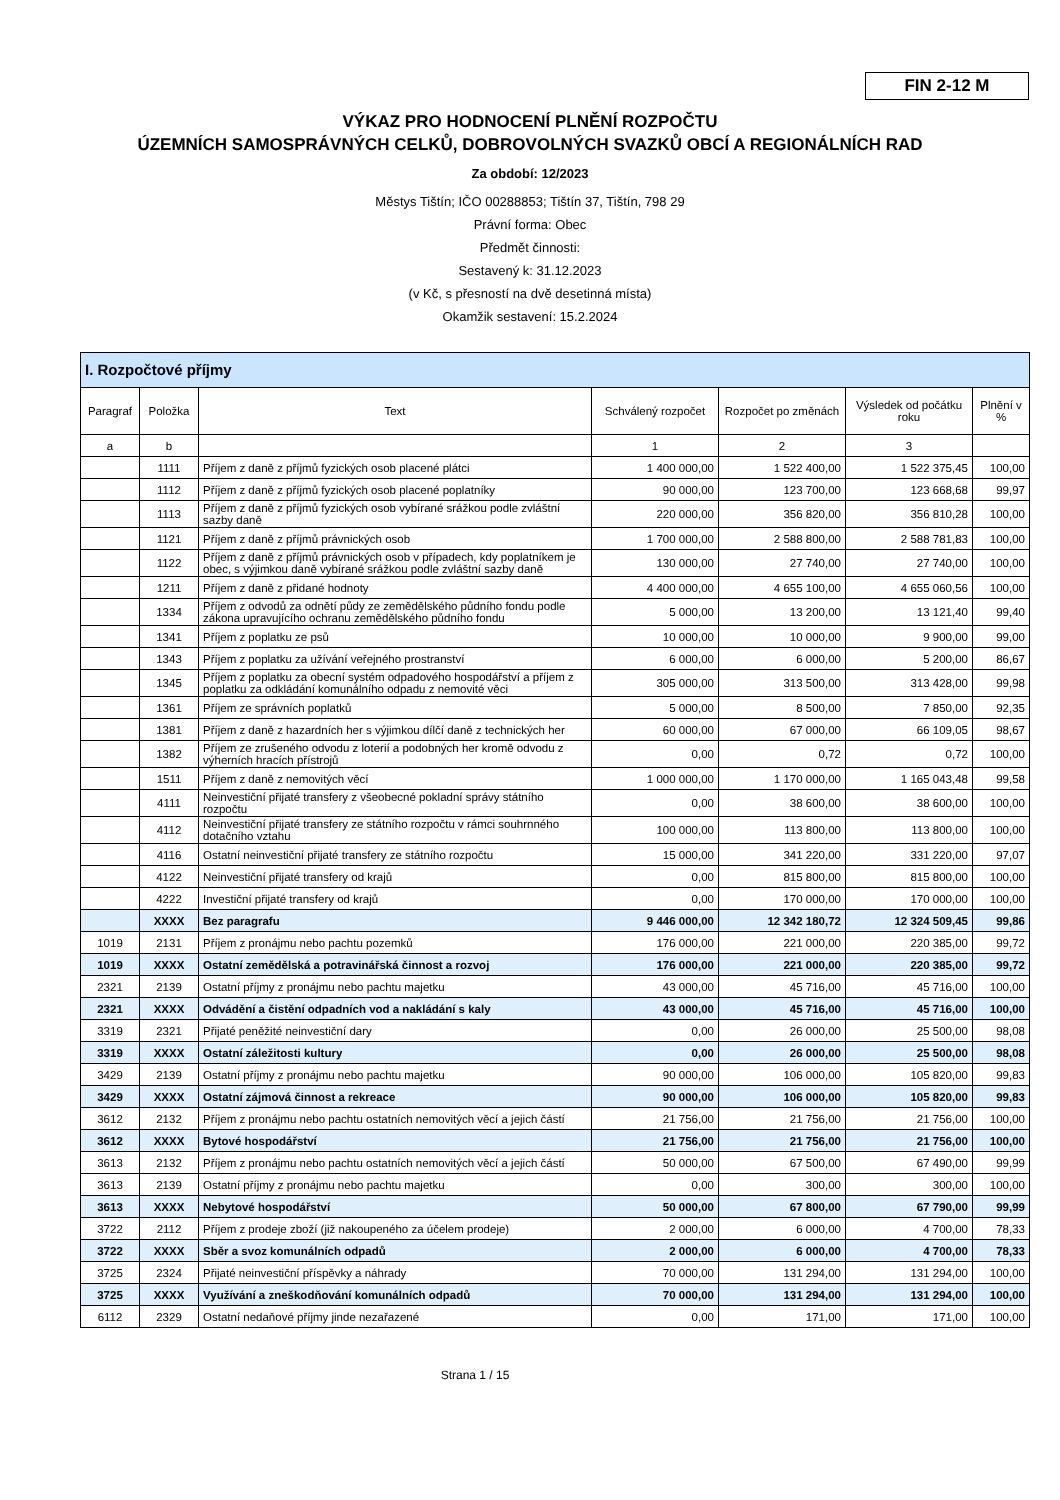FIN 2-12 M
VÝKAZ PRO HODNOCENÍ PLNĚNÍ ROZPOČTU
ÚZEMNÍCH SAMOSPRÁVNÝCH CELKŮ, DOBROVOLNÝCH SVAZKŮ OBCÍ A REGIONÁLNÍCH RAD
Za období: 12/2023
Městys Tištín; IČO 00288853; Tištín 37, Tištín, 798 29
Právní forma: Obec
Předmět činnosti:
Sestavený k: 31.12.2023
(v Kč, s přesností na dvě desetinná místa)
Okamžik sestavení: 15.2.2024
| I. Rozpočtové příjmy | | | | | | |
| --- | --- | --- | --- | --- | --- | --- |
| Paragraf | Položka | Text | Schválený rozpočet | Rozpočet po změnách | Výsledek od počátku roku | Plnění v % |
| a | b | | 1 | 2 | 3 | |
| | 1111 | Příjem z daně z příjmů fyzických osob placené plátci | 1 400 000,00 | 1 522 400,00 | 1 522 375,45 | 100,00 |
| | 1112 | Příjem z daně z příjmů fyzických osob placené poplatníky | 90 000,00 | 123 700,00 | 123 668,68 | 99,97 |
| | 1113 | Příjem z daně z příjmů fyzických osob vybírané srážkou podle zvláštní sazby daně | 220 000,00 | 356 820,00 | 356 810,28 | 100,00 |
| | 1121 | Příjem z daně z příjmů právnických osob | 1 700 000,00 | 2 588 800,00 | 2 588 781,83 | 100,00 |
| | 1122 | Příjem z daně z příjmů právnických osob v případech, kdy poplatníkem je obec, s výjimkou daně vybírané srážkou podle zvláštní sazby daně | 130 000,00 | 27 740,00 | 27 740,00 | 100,00 |
| | 1211 | Příjem z daně z přidané hodnoty | 4 400 000,00 | 4 655 100,00 | 4 655 060,56 | 100,00 |
| | 1334 | Příjem z odvodů za odnětí půdy ze zemědělského půdního fondu podle zákona upravujícího ochranu zemědělského půdního fondu | 5 000,00 | 13 200,00 | 13 121,40 | 99,40 |
| | 1341 | Příjem z poplatku ze psů | 10 000,00 | 10 000,00 | 9 900,00 | 99,00 |
| | 1343 | Příjem z poplatku za užívání veřejného prostranství | 6 000,00 | 6 000,00 | 5 200,00 | 86,67 |
| | 1345 | Příjem z poplatku za obecní systém odpadového hospodářství a příjem z poplatku za odkládání komunálního odpadu z nemovité věci | 305 000,00 | 313 500,00 | 313 428,00 | 99,98 |
| | 1361 | Příjem ze správních poplatků | 5 000,00 | 8 500,00 | 7 850,00 | 92,35 |
| | 1381 | Příjem z daně z hazardních her s výjimkou dílčí daně z technických her | 60 000,00 | 67 000,00 | 66 109,05 | 98,67 |
| | 1382 | Příjem ze zrušeného odvodu z loterií a podobných her kromě odvodu z výherních hracích přístrojů | 0,00 | 0,72 | 0,72 | 100,00 |
| | 1511 | Příjem z daně z nemovitých věcí | 1 000 000,00 | 1 170 000,00 | 1 165 043,48 | 99,58 |
| | 4111 | Neinvestiční přijaté transfery z všeobecné pokladní správy státního rozpočtu | 0,00 | 38 600,00 | 38 600,00 | 100,00 |
| | 4112 | Neinvestiční přijaté transfery ze státního rozpočtu v rámci souhrnného dotačního vztahu | 100 000,00 | 113 800,00 | 113 800,00 | 100,00 |
| | 4116 | Ostatní neinvestiční přijaté transfery ze státního rozpočtu | 15 000,00 | 341 220,00 | 331 220,00 | 97,07 |
| | 4122 | Neinvestiční přijaté transfery od krajů | 0,00 | 815 800,00 | 815 800,00 | 100,00 |
| | 4222 | Investiční přijaté transfery od krajů | 0,00 | 170 000,00 | 170 000,00 | 100,00 |
| | XXXX | Bez paragrafu | 9 446 000,00 | 12 342 180,72 | 12 324 509,45 | 99,86 |
| 1019 | 2131 | Příjem z pronájmu nebo pachtu pozemků | 176 000,00 | 221 000,00 | 220 385,00 | 99,72 |
| 1019 | XXXX | Ostatní zemědělská a potravinářská činnost a rozvoj | 176 000,00 | 221 000,00 | 220 385,00 | 99,72 |
| 2321 | 2139 | Ostatní příjmy z pronájmu nebo pachtu majetku | 43 000,00 | 45 716,00 | 45 716,00 | 100,00 |
| 2321 | XXXX | Odvádění a čistění odpadních vod a nakládání s kaly | 43 000,00 | 45 716,00 | 45 716,00 | 100,00 |
| 3319 | 2321 | Přijaté peněžité neinvestiční dary | 0,00 | 26 000,00 | 25 500,00 | 98,08 |
| 3319 | XXXX | Ostatní záležitosti kultury | 0,00 | 26 000,00 | 25 500,00 | 98,08 |
| 3429 | 2139 | Ostatní příjmy z pronájmu nebo pachtu majetku | 90 000,00 | 106 000,00 | 105 820,00 | 99,83 |
| 3429 | XXXX | Ostatní zájmová činnost a rekreace | 90 000,00 | 106 000,00 | 105 820,00 | 99,83 |
| 3612 | 2132 | Příjem z pronájmu nebo pachtu ostatních nemovitých věcí a jejich částí | 21 756,00 | 21 756,00 | 21 756,00 | 100,00 |
| 3612 | XXXX | Bytové hospodářství | 21 756,00 | 21 756,00 | 21 756,00 | 100,00 |
| 3613 | 2132 | Příjem z pronájmu nebo pachtu ostatních nemovitých věcí a jejich částí | 50 000,00 | 67 500,00 | 67 490,00 | 99,99 |
| 3613 | 2139 | Ostatní příjmy z pronájmu nebo pachtu majetku | 0,00 | 300,00 | 300,00 | 100,00 |
| 3613 | XXXX | Nebytové hospodářství | 50 000,00 | 67 800,00 | 67 790,00 | 99,99 |
| 3722 | 2112 | Příjem z prodeje zboží (již nakoupeného za účelem prodeje) | 2 000,00 | 6 000,00 | 4 700,00 | 78,33 |
| 3722 | XXXX | Sběr a svoz komunálních odpadů | 2 000,00 | 6 000,00 | 4 700,00 | 78,33 |
| 3725 | 2324 | Přijaté neinvestiční příspěvky a náhrady | 70 000,00 | 131 294,00 | 131 294,00 | 100,00 |
| 3725 | XXXX | Využívání a zneškodňování komunálních odpadů | 70 000,00 | 131 294,00 | 131 294,00 | 100,00 |
| 6112 | 2329 | Ostatní nedaňové příjmy jinde nezařazené | 0,00 | 171,00 | 171,00 | 100,00 |
Strana 1 / 15